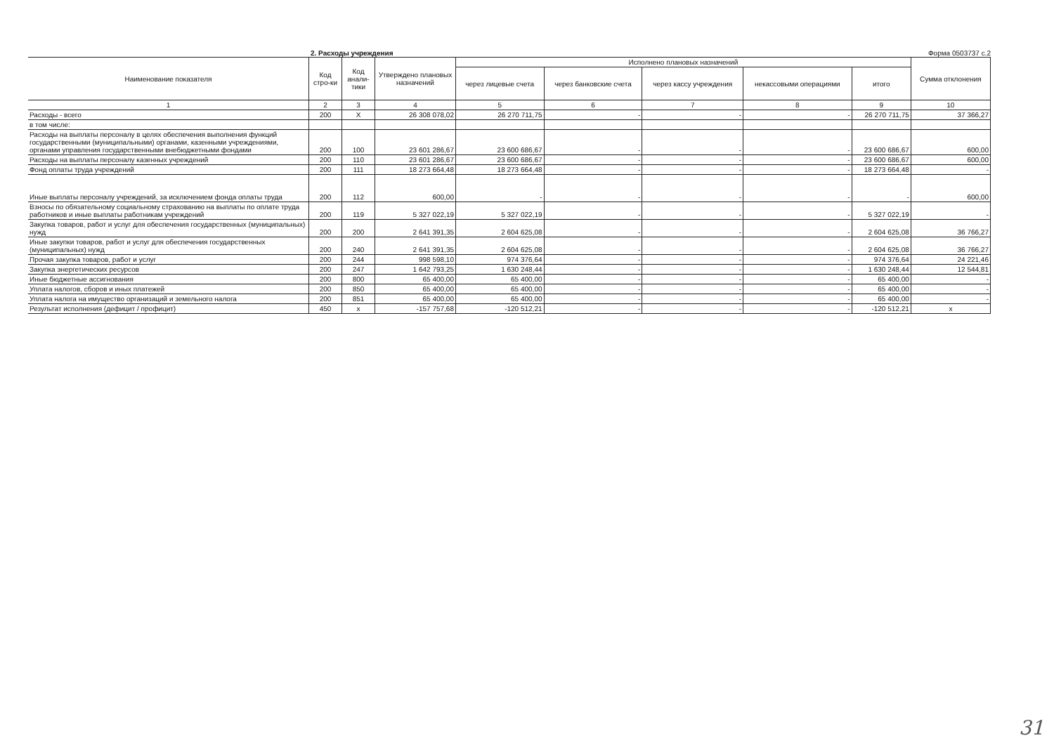2. Расходы учреждения Форма 0503737 с.2
| Наименование показателя | Код стро-ки | Код анали-тики | Утверждено плановых назначений | Исполнено плановых назначений | | | | | Сумма отклонения |
| --- | --- | --- | --- | --- | --- | --- | --- | --- | --- |
| | | | | через лицевые счета | через банковские счета | через кассу учреждения | некассовыми операциями | итого | |
| 1 | 2 | 3 | 4 | 5 | 6 | 7 | 8 | 9 | 10 |
| Расходы - всего | 200 | X | 26 308 078,02 | 26 270 711,75 | - | - | - | 26 270 711,75 | 37 366,27 |
| в том числе: | | | | | | | | | |
| Расходы на выплаты персоналу в целях обеспечения выполнения функций государственными (муниципальными) органами, казенными учреждениями, органами управления государственными внебюджетными фондами | 200 | 100 | 23 601 286,67 | 23 600 686,67 | - | - | - | 23 600 686,67 | 600,00 |
| Расходы на выплаты персоналу казенных учреждений | 200 | 110 | 23 601 286,67 | 23 600 686,67 | - | - | - | 23 600 686,67 | 600,00 |
| Фонд оплаты труда учреждений | 200 | 111 | 18 273 664,48 | 18 273 664,48 | - | - | - | 18 273 664,48 | - |
| Иные выплаты персоналу учреждений, за исключением фонда оплаты труда | 200 | 112 | 600,00 | - | - | - | - | - | 600,00 |
| Взносы по обязательному социальному страхованию на выплаты по оплате труда работников и иные выплаты работникам учреждений | 200 | 119 | 5 327 022,19 | 5 327 022,19 | - | - | - | 5 327 022,19 | - |
| Закупка товаров, работ и услуг для обеспечения государственных (муниципальных) нужд | 200 | 200 | 2 641 391,35 | 2 604 625,08 | - | - | - | 2 604 625,08 | 36 766,27 |
| Иные закупки товаров, работ и услуг для обеспечения государственных (муниципальных) нужд | 200 | 240 | 2 641 391,35 | 2 604 625,08 | - | - | - | 2 604 625,08 | 36 766,27 |
| Прочая закупка товаров, работ и услуг | 200 | 244 | 998 598,10 | 974 376,64 | - | - | - | 974 376,64 | 24 221,46 |
| Закупка энергетических ресурсов | 200 | 247 | 1 642 793,25 | 1 630 248,44 | - | - | - | 1 630 248,44 | 12 544,81 |
| Иные бюджетные ассигнования | 200 | 800 | 65 400,00 | 65 400,00 | - | - | - | 65 400,00 | - |
| Уплата налогов, сборов и иных платежей | 200 | 850 | 65 400,00 | 65 400,00 | - | - | - | 65 400,00 | - |
| Уплата налога на имущество организаций и земельного налога | 200 | 851 | 65 400,00 | 65 400,00 | - | - | - | 65 400,00 | - |
| Результат исполнения (дефицит / профицит) | 450 | x | -157 757,68 | -120 512,21 | - | - | - | -120 512,21 | x |
31